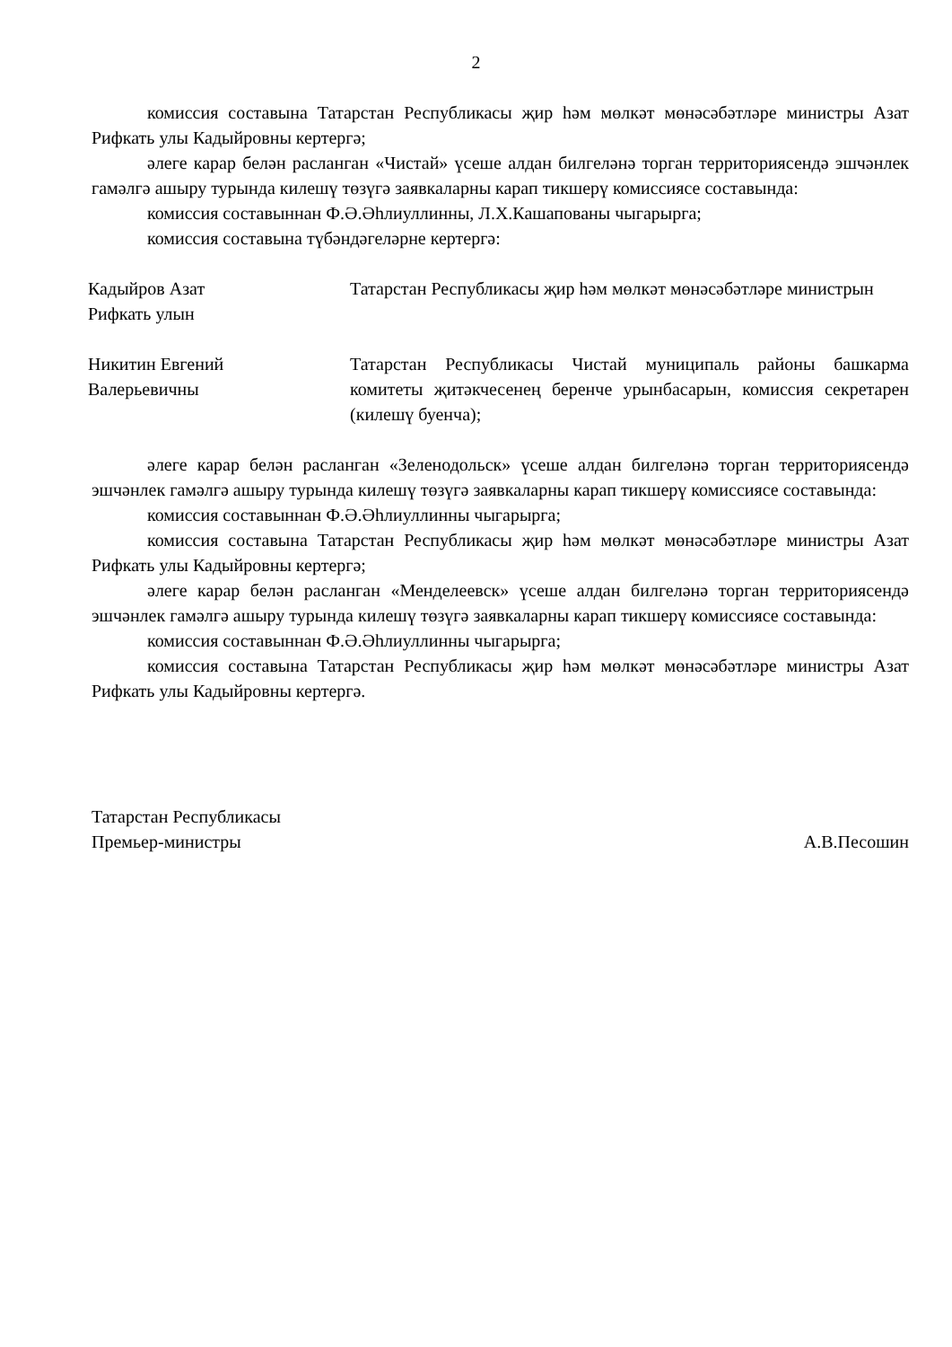2
комиссия составына Татарстан Республикасы җир һәм мөлкәт мөнәсәбәтләре министры Азат Рифкать улы Кадыйровны кертергә;
әлеге карар белән расланган «Чистай» үсеше алдан билгеләнә торган территориясендә эшчәнлек гамәлгә ашыру турында килешү төзүгә заявкаларны карап тикшерү комиссиясе составында:
комиссия составыннан Ф.Ә.Әһлиуллинны, Л.Х.Кашапованы чыгарырга;
комиссия составына түбәндәгеләрне кертергә:
Кадыйров Азат
Рифкать улын
Татарстан Республикасы җир һәм мөлкәт мөнәсәбәтләре министрын
Никитин Евгений
Валерьевичны
Татарстан Республикасы Чистай муниципаль районы башкарма комитеты җитәкчесенең беренче урынбасарын, комиссия секретарен (килешү буенча);
әлеге карар белән расланган «Зеленодольск» үсеше алдан билгеләнә торган территориясендә эшчәнлек гамәлгә ашыру турында килешү төзүгә заявкаларны карап тикшерү комиссиясе составында:
комиссия составыннан Ф.Ә.Әһлиуллинны чыгарырга;
комиссия составына Татарстан Республикасы җир һәм мөлкәт мөнәсәбәтләре министры Азат Рифкать улы Кадыйровны кертергә;
әлеге карар белән расланган «Менделеевск» үсеше алдан билгеләнә торган территориясендә эшчәнлек гамәлгә ашыру турында килешү төзүгә заявкаларны карап тикшерү комиссиясе составында:
комиссия составыннан Ф.Ә.Әһлиуллинны чыгарырга;
комиссия составына Татарстан Республикасы җир һәм мөлкәт мөнәсәбәтләре министры Азат Рифкать улы Кадыйровны кертергә.
Татарстан Республикасы
Премьер-министры
А.В.Песошин